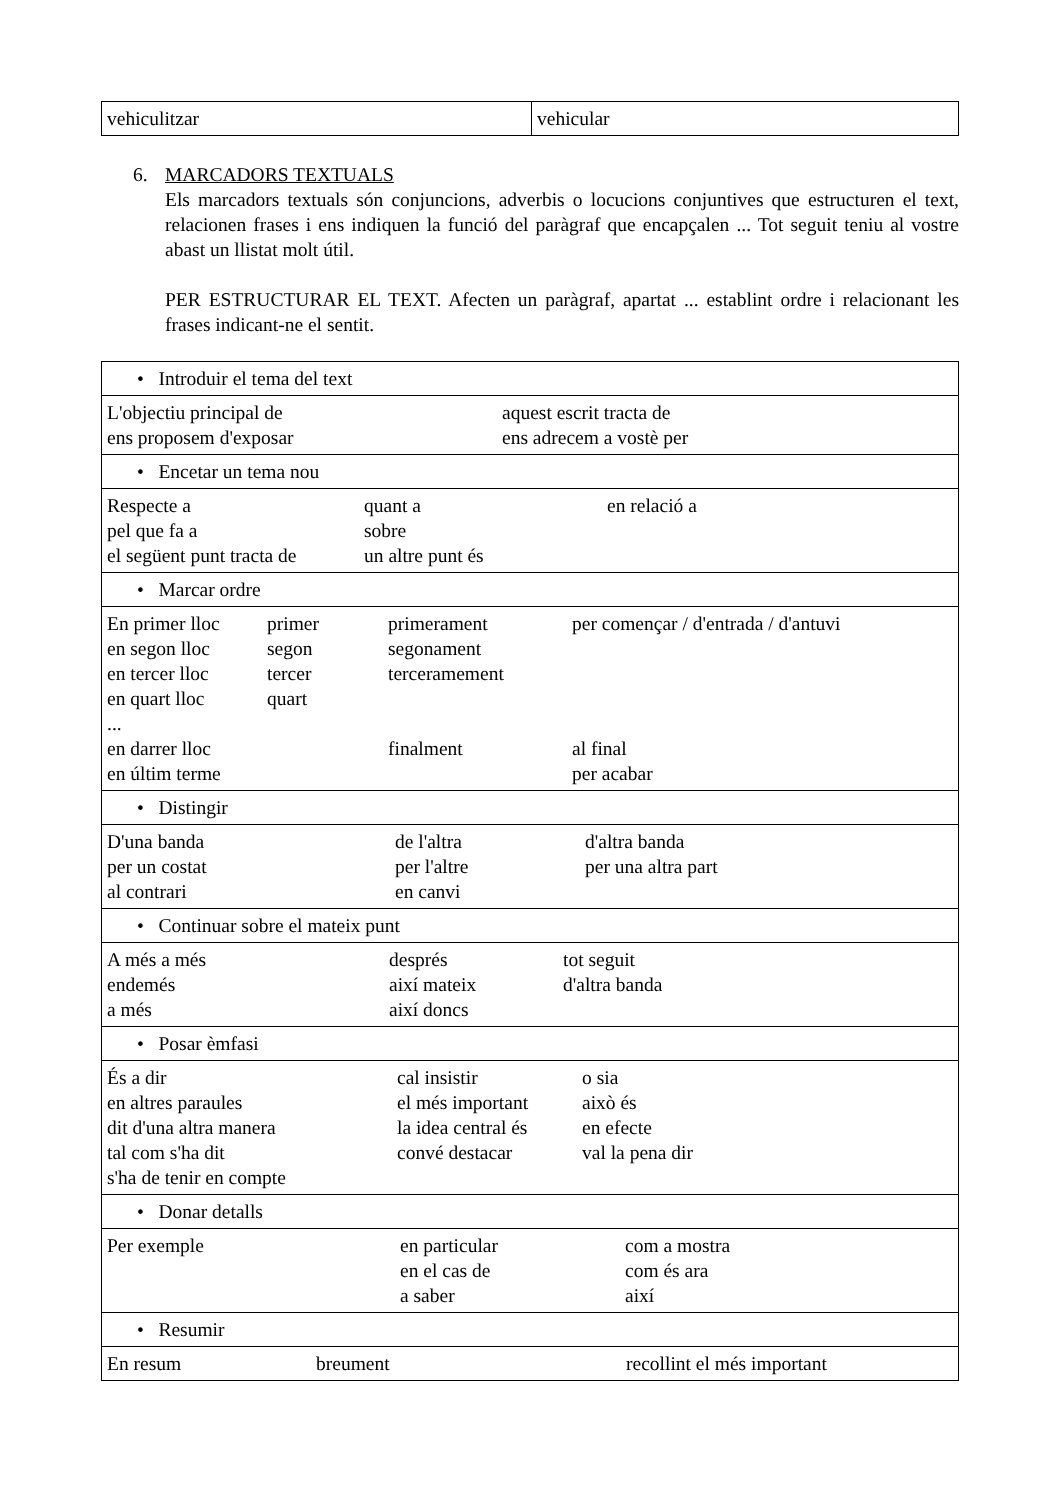| vehiculitzar | vehicular |
6. MARCADORS TEXTUALS
Els marcadors textuals són conjuncions, adverbis o locucions conjuntives que estructuren el text, relacionen frases i ens indiquen la funció del paràgraf que encapçalen ... Tot seguit teniu al vostre abast un llistat molt útil.
PER ESTRUCTURAR EL TEXT. Afecten un paràgraf, apartat ... establint ordre i relacionant les frases indicant-ne el sentit.
| • Introduir el tema del text |
| L'objectiu principal de aquest escrit tracta de ens proposem d'exposar ens adrecem a vostè per |
| • Encetar un tema nou |
| Respecte a quant a en relació a pel que fa a sobre el següent punt tracta de un altre punt és |
| • Marcar ordre |
| En primer lloc primer primerament per començar / d'entrada / d'antuvi en segon lloc segon segonament en tercer lloc tercer terceramement en quart lloc quart ... en darrer lloc finalment al final en últim terme per acabar |
| • Distingir |
| D'una banda de l'altra d'altra banda per un costat per l'altre per una altra part al contrari en canvi |
| • Continuar sobre el mateix punt |
| A més a més després tot seguit endemés així mateix d'altra banda a més així doncs |
| • Posar èmfasi |
| És a dir cal insistir o sia en altres paraules el més important això és dit d'una altra manera la idea central és en efecte tal com s'ha dit convé destacar val la pena dir s'ha de tenir en compte |
| • Donar detalls |
| Per exemple en particular com a mostra en el cas de com és ara a saber així |
| • Resumir |
| En resum breument recollint el més important |